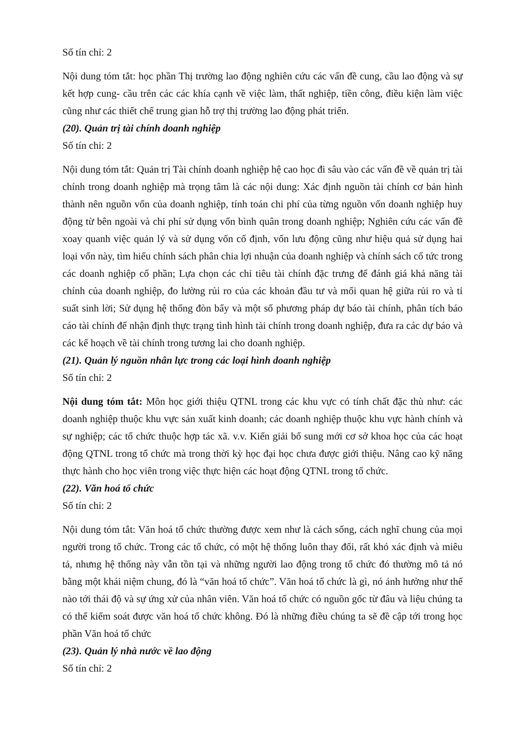Số tín chỉ: 2
Nội dung tóm tắt: học phần Thị trường lao động nghiên cứu các vấn đề cung, cầu lao động và sự kết hợp cung- cầu trên các các khía cạnh về việc làm, thất nghiệp, tiền công, điều kiện làm việc cũng như các thiết chế trung gian hỗ trợ thị trường lao động phát triển.
(20). Quản trị tài chính doanh nghiệp
Số tín chỉ: 2
Nội dung tóm tắt: Quản trị Tài chính doanh nghiệp hệ cao học đi sâu vào các vấn đề về quản trị tài chính trong doanh nghiệp mà trọng tâm là các nội dung: Xác định nguồn tài chính cơ bản hình thành nên nguồn vốn của doanh nghiệp, tính toán chi phí của từng nguồn vốn doanh nghiệp huy động từ bên ngoài và chi phí sử dụng vốn bình quân trong doanh nghiệp; Nghiên cứu các vấn đề xoay quanh việc quản lý và sử dụng vốn cố định, vốn lưu động cũng như hiệu quả sử dụng hai loại vốn này, tìm hiểu chính sách phân chia lợi nhuận của doanh nghiệp và chính sách cổ tức trong các doanh nghiệp cổ phần; Lựa chọn các chỉ tiêu tài chính đặc trưng để đánh giá khả năng tài chính của doanh nghiệp, đo lường rủi ro của các khoản đầu tư và mối quan hệ giữa rủi ro và tỉ suất sinh lời; Sử dụng hệ thống đòn bẩy và một số phương pháp dự báo tài chính, phân tích báo cáo tài chính để nhận định thực trạng tình hình tài chính trong doanh nghiệp, đưa ra các dự báo và các kế hoạch về tài chính trong tương lai cho doanh nghiệp.
(21). Quản lý nguồn nhân lực trong các loại hình doanh nghiệp
Số tín chỉ: 2
Nội dung tóm tắt: Môn học giới thiệu QTNL trong các khu vực có tính chất đặc thù như: các doanh nghiệp thuộc khu vực sản xuất kinh doanh; các doanh nghiệp thuộc khu vực hành chính và sự nghiệp; các tổ chức thuộc hợp tác xã. v.v. Kiến giải bổ sung mới cơ sở khoa học của các hoạt động QTNL trong tổ chức mà trong thời kỳ học đại học chưa được giới thiệu. Nâng cao kỹ năng thực hành cho học viên trong việc thực hiện các hoạt động QTNL trong tổ chức.
(22). Văn hoá tổ chức
Số tín chỉ: 2
Nội dung tóm tắt: Văn hoá tổ chức thường được xem như là cách sống, cách nghĩ chung của mọi người trong tổ chức. Trong các tổ chức, có một hệ thống luôn thay đổi, rất khó xác định và miêu tả, nhưng hệ thống này vẫn tồn tại và những người lao động trong tổ chức đó thường mô tả nó bằng một khái niệm chung, đó là “văn hoá tổ chức”. Văn hoá tổ chức là gì, nó ảnh hưởng như thế nào tới thái độ và sự ứng xử của nhân viên. Văn hoá tổ chức có nguồn gốc từ đâu và liệu chúng ta có thể kiểm soát được văn hoá tổ chức không. Đó là những điều chúng ta sẽ đề cập tới trong học phần Văn hoá tổ chức
(23). Quản lý nhà nước về lao động
Số tín chỉ: 2